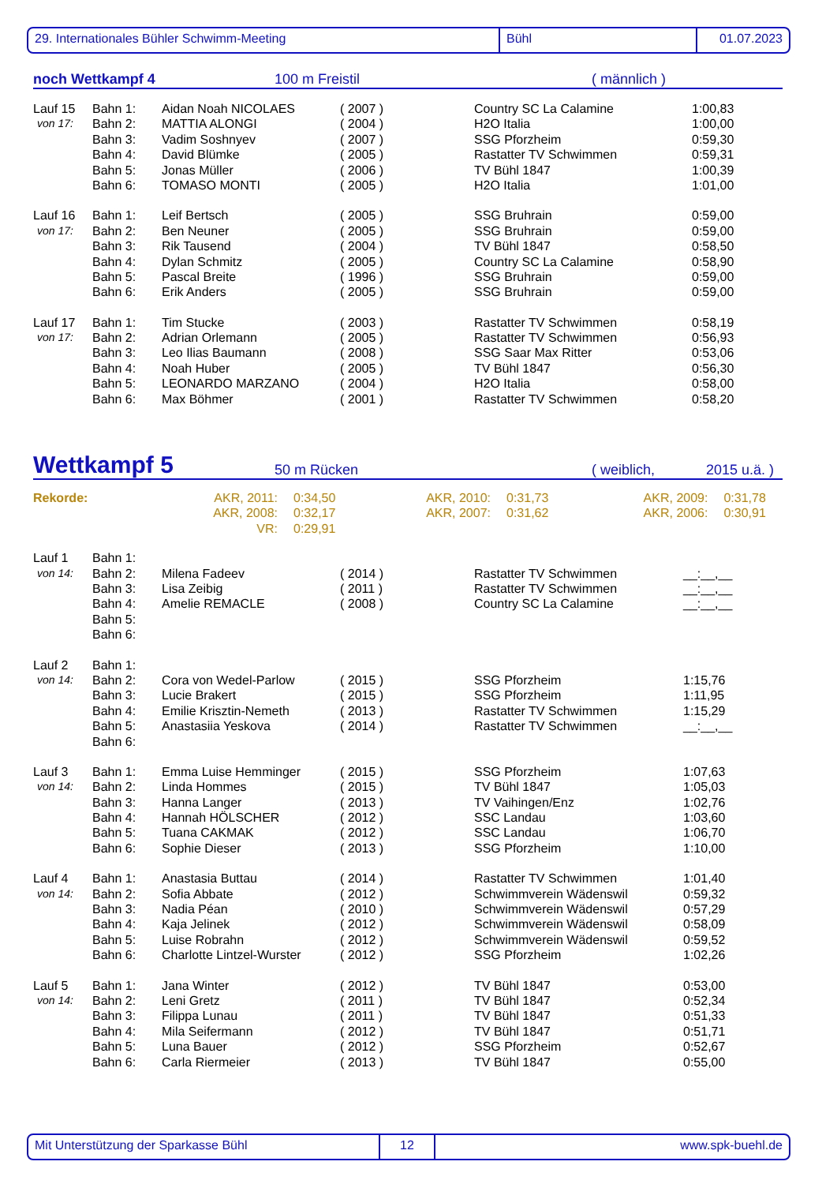29. Internationales Bühler Schwimm-Meeting Bühl 01.07.2023
noch Wettkampf 4 100 m Freistil ( männlich )
| Lauf 15 | Bahn 1: | Aidan Noah NICOLAES | ( 2007 ) | Country SC La Calamine | 1:00,83 |
| von 17: | Bahn 2: | MATTIA ALONGI | ( 2004 ) | H2O Italia | 1:00,00 |
| | Bahn 3: | Vadim Soshnyev | ( 2007 ) | SSG Pforzheim | 0:59,30 |
| | Bahn 4: | David Blümke | ( 2005 ) | Rastatter TV Schwimmen | 0:59,31 |
| | Bahn 5: | Jonas Müller | ( 2006 ) | TV Bühl 1847 | 1:00,39 |
| | Bahn 6: | TOMASO MONTI | ( 2005 ) | H2O Italia | 1:01,00 |
| Lauf 16 | Bahn 1: | Leif Bertsch | ( 2005 ) | SSG Bruhrain | 0:59,00 |
| von 17: | Bahn 2: | Ben Neuner | ( 2005 ) | SSG Bruhrain | 0:59,00 |
| | Bahn 3: | Rik Tausend | ( 2004 ) | TV Bühl 1847 | 0:58,50 |
| | Bahn 4: | Dylan Schmitz | ( 2005 ) | Country SC La Calamine | 0:58,90 |
| | Bahn 5: | Pascal Breite | ( 1996 ) | SSG Bruhrain | 0:59,00 |
| | Bahn 6: | Erik Anders | ( 2005 ) | SSG Bruhrain | 0:59,00 |
| Lauf 17 | Bahn 1: | Tim Stucke | ( 2003 ) | Rastatter TV Schwimmen | 0:58,19 |
| von 17: | Bahn 2: | Adrian Orlemann | ( 2005 ) | Rastatter TV Schwimmen | 0:56,93 |
| | Bahn 3: | Leo Ilias Baumann | ( 2008 ) | SSG Saar Max Ritter | 0:53,06 |
| | Bahn 4: | Noah Huber | ( 2005 ) | TV Bühl 1847 | 0:56,30 |
| | Bahn 5: | LEONARDO MARZANO | ( 2004 ) | H2O Italia | 0:58,00 |
| | Bahn 6: | Max Böhmer | ( 2001 ) | Rastatter TV Schwimmen | 0:58,20 |
Wettkampf 5 50 m Rücken ( weiblich, 2015 u.ä. )
| Rekorde: | AKR, 2011: | 0:34,50 | AKR, 2010: | 0:31,73 | AKR, 2009: | 0:31,78 |
| | AKR, 2008: | 0:32,17 | AKR, 2007: | 0:31,62 | AKR, 2006: | 0:30,91 |
| | VR: | 0:29,91 | | | | |
| Lauf 1 | Bahn 1: | | | | |
| von 14: | Bahn 2: | Milena Fadeev | ( 2014 ) | Rastatter TV Schwimmen | __:__,__ |
| | Bahn 3: | Lisa Zeibig | ( 2011 ) | Rastatter TV Schwimmen | __:__,__ |
| | Bahn 4: | Amelie REMACLE | ( 2008 ) | Country SC La Calamine | __:__,__ |
| | Bahn 5: | | | | |
| | Bahn 6: | | | | |
| Lauf 2 | Bahn 1: | | | | |
| von 14: | Bahn 2: | Cora von Wedel-Parlow | ( 2015 ) | SSG Pforzheim | 1:15,76 |
| | Bahn 3: | Lucie Brakert | ( 2015 ) | SSG Pforzheim | 1:11,95 |
| | Bahn 4: | Emilie Krisztin-Nemeth | ( 2013 ) | Rastatter TV Schwimmen | 1:15,29 |
| | Bahn 5: | Anastasiia Yeskova | ( 2014 ) | Rastatter TV Schwimmen | __:__,__ |
| | Bahn 6: | | | | |
| Lauf 3 | Bahn 1: | Emma Luise Hemminger | ( 2015 ) | SSG Pforzheim | 1:07,63 |
| von 14: | Bahn 2: | Linda Hommes | ( 2015 ) | TV Bühl 1847 | 1:05,03 |
| | Bahn 3: | Hanna Langer | ( 2013 ) | TV Vaihingen/Enz | 1:02,76 |
| | Bahn 4: | Hannah HÖLSCHER | ( 2012 ) | SSC Landau | 1:03,60 |
| | Bahn 5: | Tuana CAKMAK | ( 2012 ) | SSC Landau | 1:06,70 |
| | Bahn 6: | Sophie Dieser | ( 2013 ) | SSG Pforzheim | 1:10,00 |
| Lauf 4 | Bahn 1: | Anastasia Buttau | ( 2014 ) | Rastatter TV Schwimmen | 1:01,40 |
| von 14: | Bahn 2: | Sofia Abbate | ( 2012 ) | Schwimmverein Wädenswil | 0:59,32 |
| | Bahn 3: | Nadia Péan | ( 2010 ) | Schwimmverein Wädenswil | 0:57,29 |
| | Bahn 4: | Kaja Jelinek | ( 2012 ) | Schwimmverein Wädenswil | 0:58,09 |
| | Bahn 5: | Luise Robrahn | ( 2012 ) | Schwimmverein Wädenswil | 0:59,52 |
| | Bahn 6: | Charlotte Lintzel-Wurster | ( 2012 ) | SSG Pforzheim | 1:02,26 |
| Lauf 5 | Bahn 1: | Jana Winter | ( 2012 ) | TV Bühl 1847 | 0:53,00 |
| von 14: | Bahn 2: | Leni Gretz | ( 2011 ) | TV Bühl 1847 | 0:52,34 |
| | Bahn 3: | Filippa Lunau | ( 2011 ) | TV Bühl 1847 | 0:51,33 |
| | Bahn 4: | Mila Seifermann | ( 2012 ) | TV Bühl 1847 | 0:51,71 |
| | Bahn 5: | Luna Bauer | ( 2012 ) | SSG Pforzheim | 0:52,67 |
| | Bahn 6: | Carla Riermeier | ( 2013 ) | TV Bühl 1847 | 0:55,00 |
Mit Unterstützung der Sparkasse Bühl 12 www.spk-buehl.de